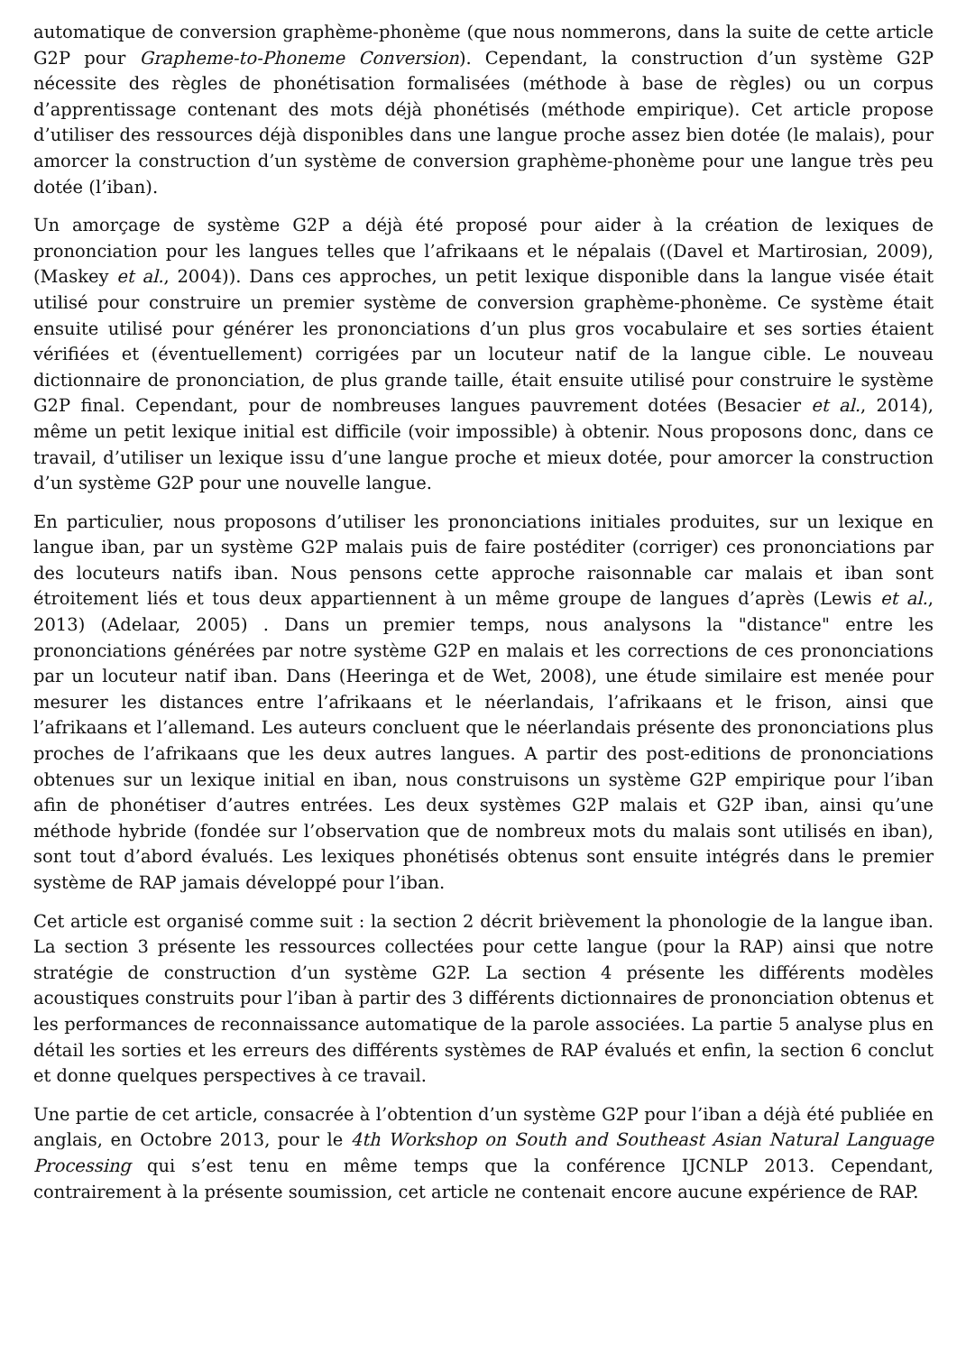automatique de conversion graphème-phonème (que nous nommerons, dans la suite de cette article G2P pour Grapheme-to-Phoneme Conversion). Cependant, la construction d’un système G2P nécessite des règles de phonétisation formalisées (méthode à base de règles) ou un corpus d’apprentissage contenant des mots déjà phonétisés (méthode empirique). Cet article propose d’utiliser des ressources déjà disponibles dans une langue proche assez bien dotée (le malais), pour amorcer la construction d’un système de conversion graphème-phonème pour une langue très peu dotée (l’iban).
Un amorçage de système G2P a déjà été proposé pour aider à la création de lexiques de prononciation pour les langues telles que l’afrikaans et le népalais ((Davel et Martirosian, 2009), (Maskey et al., 2004)). Dans ces approches, un petit lexique disponible dans la langue visée était utilisé pour construire un premier système de conversion graphème-phonème. Ce système était ensuite utilisé pour générer les prononciations d’un plus gros vocabulaire et ses sorties étaient vérifiées et (éventuellement) corrigées par un locuteur natif de la langue cible. Le nouveau dictionnaire de prononciation, de plus grande taille, était ensuite utilisé pour construire le système G2P final. Cependant, pour de nombreuses langues pauvrement dotées (Besacier et al., 2014), même un petit lexique initial est difficile (voir impossible) à obtenir. Nous proposons donc, dans ce travail, d’utiliser un lexique issu d’une langue proche et mieux dotée, pour amorcer la construction d’un système G2P pour une nouvelle langue.
En particulier, nous proposons d’utiliser les prononciations initiales produites, sur un lexique en langue iban, par un système G2P malais puis de faire postéditer (corriger) ces prononciations par des locuteurs natifs iban. Nous pensons cette approche raisonnable car malais et iban sont étroitement liés et tous deux appartiennent à un même groupe de langues d’après (Lewis et al., 2013) (Adelaar, 2005) . Dans un premier temps, nous analysons la "distance" entre les prononciations générées par notre système G2P en malais et les corrections de ces prononciations par un locuteur natif iban. Dans (Heeringa et de Wet, 2008), une étude similaire est menée pour mesurer les distances entre l’afrikaans et le néerlandais, l’afrikaans et le frison, ainsi que l’afrikaans et l’allemand. Les auteurs concluent que le néerlandais présente des prononciations plus proches de l’afrikaans que les deux autres langues. A partir des post-editions de prononciations obtenues sur un lexique initial en iban, nous construisons un système G2P empirique pour l’iban afin de phonétiser d’autres entrées. Les deux systèmes G2P malais et G2P iban, ainsi qu’une méthode hybride (fondée sur l’observation que de nombreux mots du malais sont utilisés en iban), sont tout d’abord évalués. Les lexiques phonétisés obtenus sont ensuite intégrés dans le premier système de RAP jamais développé pour l’iban.
Cet article est organisé comme suit : la section 2 décrit brièvement la phonologie de la langue iban. La section 3 présente les ressources collectées pour cette langue (pour la RAP) ainsi que notre stratégie de construction d’un système G2P. La section 4 présente les différents modèles acoustiques construits pour l’iban à partir des 3 différents dictionnaires de prononciation obtenus et les performances de reconnaissance automatique de la parole associées. La partie 5 analyse plus en détail les sorties et les erreurs des différents systèmes de RAP évalués et enfin, la section 6 conclut et donne quelques perspectives à ce travail.
Une partie de cet article, consacrée à l’obtention d’un système G2P pour l’iban a déjà été publiée en anglais, en Octobre 2013, pour le 4th Workshop on South and Southeast Asian Natural Language Processing qui s’est tenu en même temps que la conférence IJCNLP 2013. Cependant, contrairement à la présente soumission, cet article ne contenait encore aucune expérience de RAP.